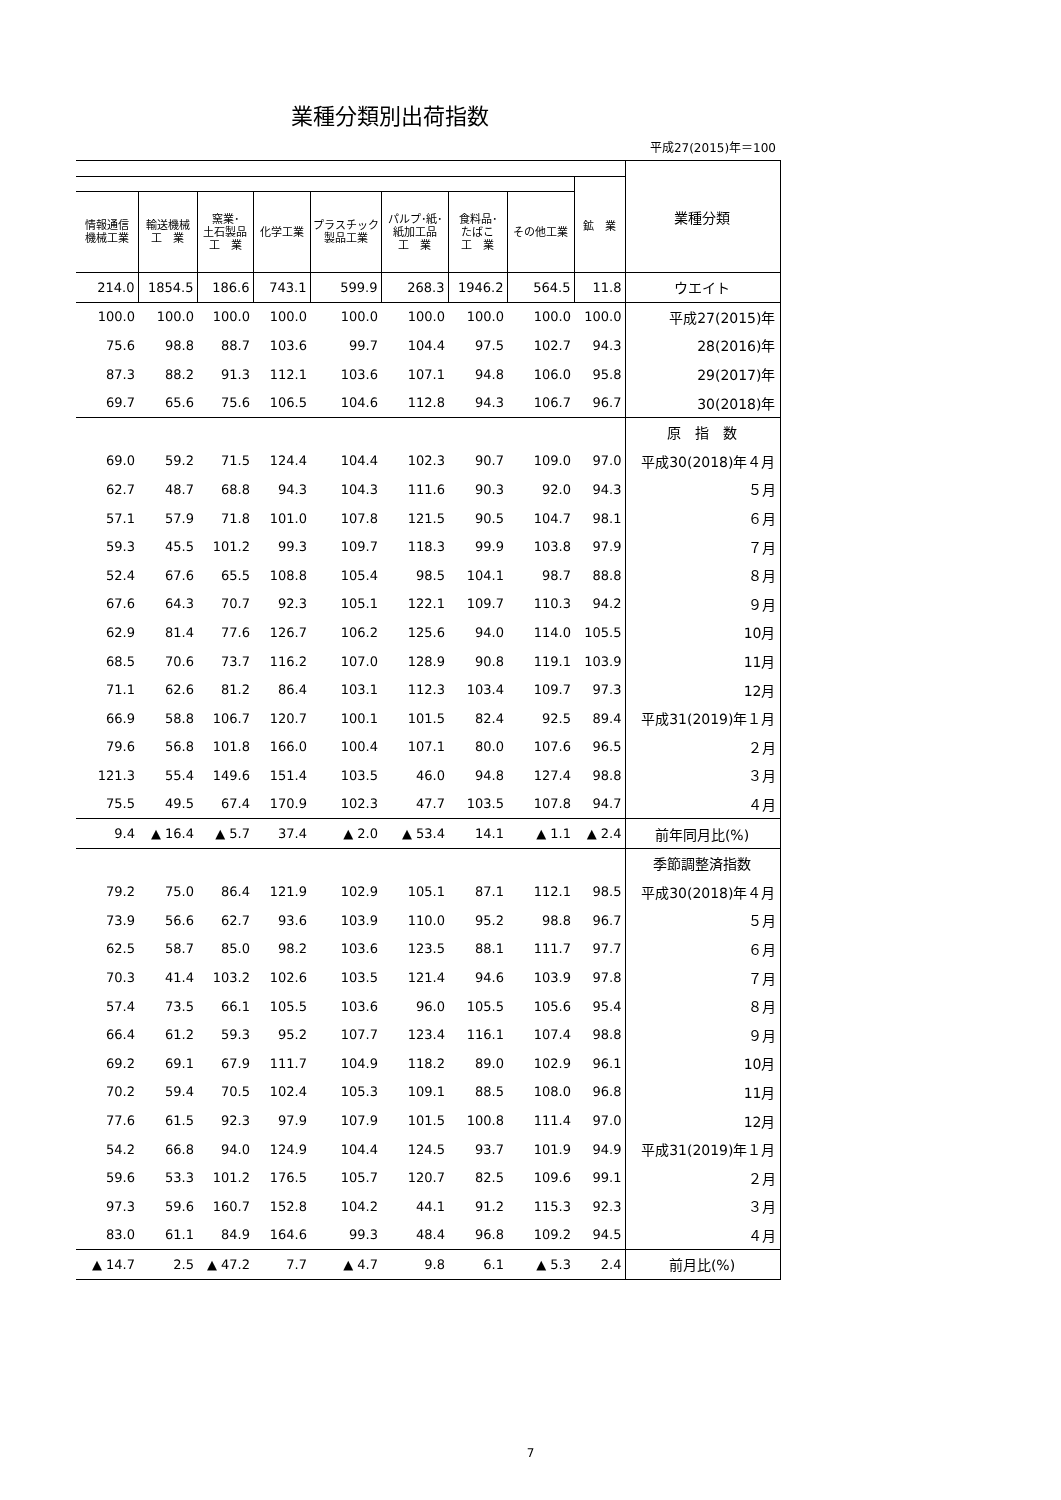業種分類別出荷指数
平成27(2015)年＝100
| | | | | | | | | | 業種分類 |
| | | | | | | | | 鉱 業 | |
| 情報通信 機械工業 | 輸送機械 工 業 | 窯業･ 土石製品 工 業 | 化学工業 | プラスチック 製品工業 | パルプ･紙･ 紙加工品 工 業 | 食料品･ たばこ 工 業 | その他工業 | | |
| 214.0 | 1854.5 | 186.6 | 743.1 | 599.9 | 268.3 | 1946.2 | 564.5 | 11.8 | ウエイト |
| 100.0 | 100.0 | 100.0 | 100.0 | 100.0 | 100.0 | 100.0 | 100.0 | 100.0 | 平成27(2015)年 |
| 75.6 | 98.8 | 88.7 | 103.6 | 99.7 | 104.4 | 97.5 | 102.7 | 94.3 | 28(2016)年 |
| 87.3 | 88.2 | 91.3 | 112.1 | 103.6 | 107.1 | 94.8 | 106.0 | 95.8 | 29(2017)年 |
| 69.7 | 65.6 | 75.6 | 106.5 | 104.6 | 112.8 | 94.3 | 106.7 | 96.7 | 30(2018)年 |
| | | | | | | | | | 原 指 数 |
| 69.0 | 59.2 | 71.5 | 124.4 | 104.4 | 102.3 | 90.7 | 109.0 | 97.0 | 平成30(2018)年４月 |
| 62.7 | 48.7 | 68.8 | 94.3 | 104.3 | 111.6 | 90.3 | 92.0 | 94.3 | ５月 |
| 57.1 | 57.9 | 71.8 | 101.0 | 107.8 | 121.5 | 90.5 | 104.7 | 98.1 | ６月 |
| 59.3 | 45.5 | 101.2 | 99.3 | 109.7 | 118.3 | 99.9 | 103.8 | 97.9 | ７月 |
| 52.4 | 67.6 | 65.5 | 108.8 | 105.4 | 98.5 | 104.1 | 98.7 | 88.8 | ８月 |
| 67.6 | 64.3 | 70.7 | 92.3 | 105.1 | 122.1 | 109.7 | 110.3 | 94.2 | ９月 |
| 62.9 | 81.4 | 77.6 | 126.7 | 106.2 | 125.6 | 94.0 | 114.0 | 105.5 | 10月 |
| 68.5 | 70.6 | 73.7 | 116.2 | 107.0 | 128.9 | 90.8 | 119.1 | 103.9 | 11月 |
| 71.1 | 62.6 | 81.2 | 86.4 | 103.1 | 112.3 | 103.4 | 109.7 | 97.3 | 12月 |
| 66.9 | 58.8 | 106.7 | 120.7 | 100.1 | 101.5 | 82.4 | 92.5 | 89.4 | 平成31(2019)年１月 |
| 79.6 | 56.8 | 101.8 | 166.0 | 100.4 | 107.1 | 80.0 | 107.6 | 96.5 | ２月 |
| 121.3 | 55.4 | 149.6 | 151.4 | 103.5 | 46.0 | 94.8 | 127.4 | 98.8 | ３月 |
| 75.5 | 49.5 | 67.4 | 170.9 | 102.3 | 47.7 | 103.5 | 107.8 | 94.7 | ４月 |
| 9.4 | ▲ 16.4 | ▲ 5.7 | 37.4 | ▲ 2.0 | ▲ 53.4 | 14.1 | ▲ 1.1 | ▲ 2.4 | 前年同月比(%) |
| | | | | | | | | | 季節調整済指数 |
| 79.2 | 75.0 | 86.4 | 121.9 | 102.9 | 105.1 | 87.1 | 112.1 | 98.5 | 平成30(2018)年４月 |
| 73.9 | 56.6 | 62.7 | 93.6 | 103.9 | 110.0 | 95.2 | 98.8 | 96.7 | ５月 |
| 62.5 | 58.7 | 85.0 | 98.2 | 103.6 | 123.5 | 88.1 | 111.7 | 97.7 | ６月 |
| 70.3 | 41.4 | 103.2 | 102.6 | 103.5 | 121.4 | 94.6 | 103.9 | 97.8 | ７月 |
| 57.4 | 73.5 | 66.1 | 105.5 | 103.6 | 96.0 | 105.5 | 105.6 | 95.4 | ８月 |
| 66.4 | 61.2 | 59.3 | 95.2 | 107.7 | 123.4 | 116.1 | 107.4 | 98.8 | ９月 |
| 69.2 | 69.1 | 67.9 | 111.7 | 104.9 | 118.2 | 89.0 | 102.9 | 96.1 | 10月 |
| 70.2 | 59.4 | 70.5 | 102.4 | 105.3 | 109.1 | 88.5 | 108.0 | 96.8 | 11月 |
| 77.6 | 61.5 | 92.3 | 97.9 | 107.9 | 101.5 | 100.8 | 111.4 | 97.0 | 12月 |
| 54.2 | 66.8 | 94.0 | 124.9 | 104.4 | 124.5 | 93.7 | 101.9 | 94.9 | 平成31(2019)年１月 |
| 59.6 | 53.3 | 101.2 | 176.5 | 105.7 | 120.7 | 82.5 | 109.6 | 99.1 | ２月 |
| 97.3 | 59.6 | 160.7 | 152.8 | 104.2 | 44.1 | 91.2 | 115.3 | 92.3 | ３月 |
| 83.0 | 61.1 | 84.9 | 164.6 | 99.3 | 48.4 | 96.8 | 109.2 | 94.5 | ４月 |
| ▲ 14.7 | 2.5 | ▲ 47.2 | 7.7 | ▲ 4.7 | 9.8 | 6.1 | ▲ 5.3 | 2.4 | 前月比(%) |
7